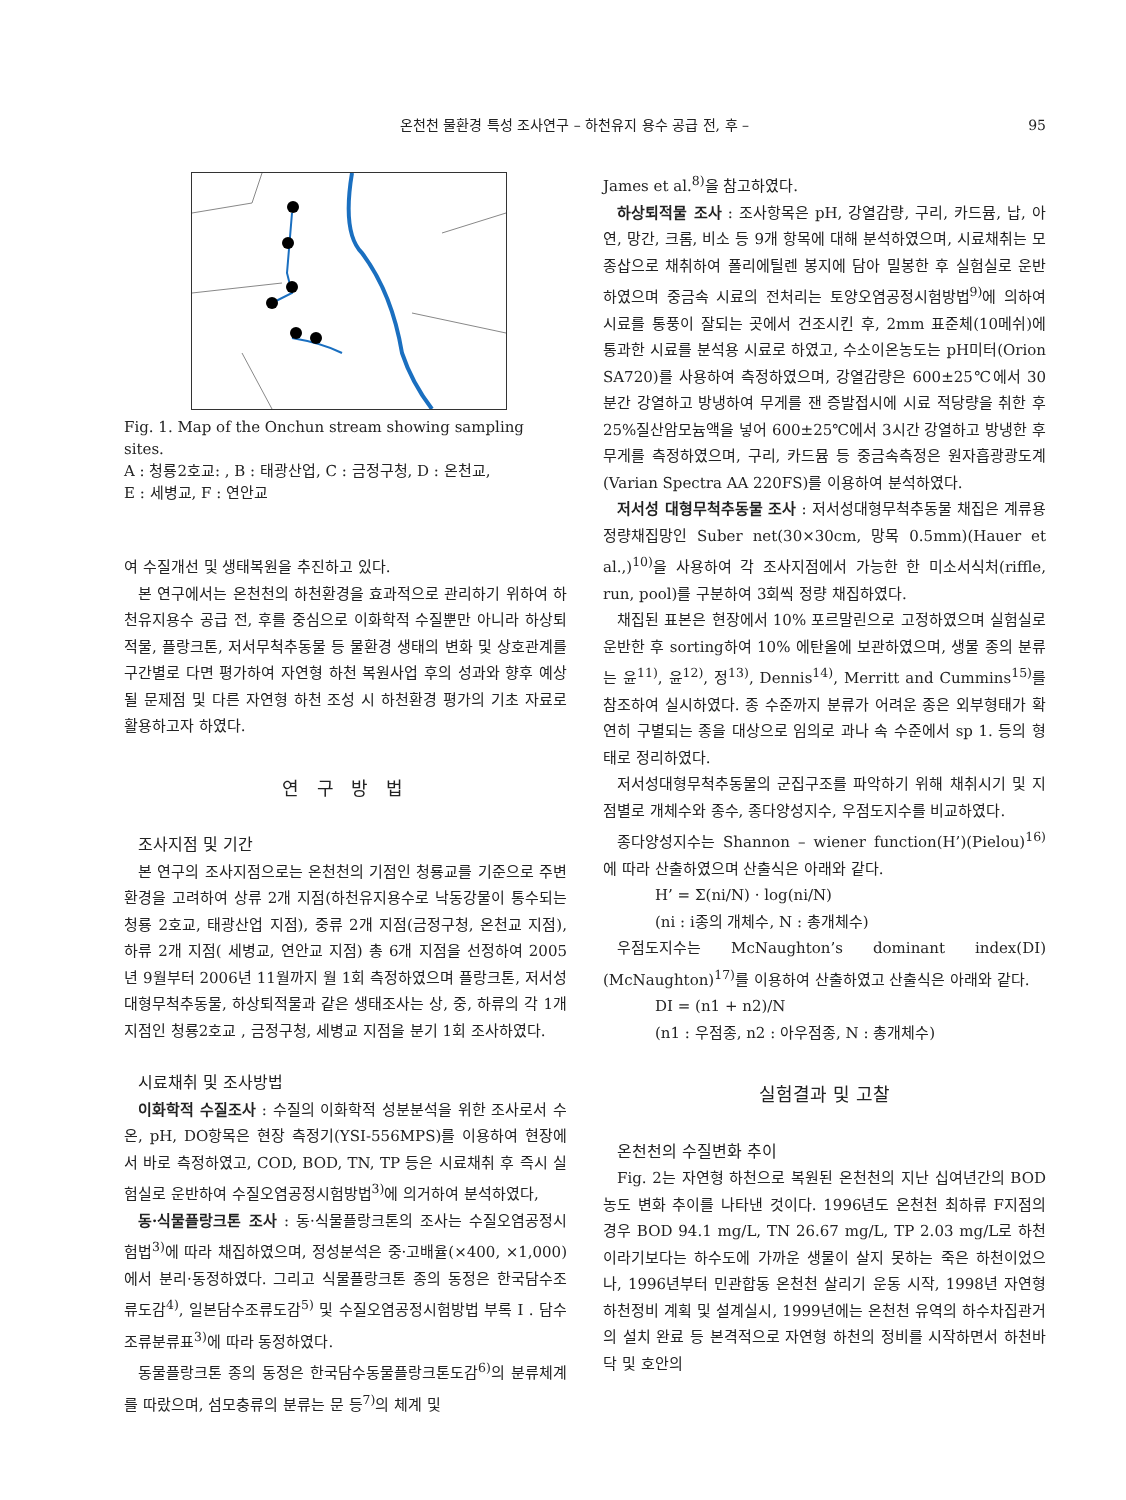온천천 물환경 특성 조사연구 – 하천유지 용수 공급 전, 후 – 95
Fig. 1. Map of the Onchun stream showing sampling sites.
A : 청룡2호교: , B : 태광산업, C : 금정구청, D : 온천교,
E : 세병교, F : 연안교
여 수질개선 및 생태복원을 추진하고 있다.
본 연구에서는 온천천의 하천환경을 효과적으로 관리하기 위하여 하천유지용수 공급 전, 후를 중심으로 이화학적 수질뿐만 아니라 하상퇴적물, 플랑크톤, 저서무척추동물 등 물환경 생태의 변화 및 상호관계를 구간별로 다면 평가하여 자연형 하천 복원사업 후의 성과와 향후 예상될 문제점 및 다른 자연형 하천 조성 시 하천환경 평가의 기초 자료로 활용하고자 하였다.
연 구 방 법
조사지점 및 기간
본 연구의 조사지점으로는 온천천의 기점인 청룡교를 기준으로 주변 환경을 고려하여 상류 2개 지점(하천유지용수로 낙동강물이 통수되는 청룡 2호교, 태광산업 지점), 중류 2개 지점(금정구청, 온천교 지점), 하류 2개 지점( 세병교, 연안교 지점) 총 6개 지점을 선정하여 2005년 9월부터 2006년 11월까지 월 1회 측정하였으며 플랑크톤, 저서성 대형무척추동물, 하상퇴적물과 같은 생태조사는 상, 중, 하류의 각 1개 지점인 청룡2호교 , 금정구청, 세병교 지점을 분기 1회 조사하였다.
시료채취 및 조사방법
이화학적 수질조사 : 수질의 이화학적 성분분석을 위한 조사로서 수온, pH, DO항목은 현장 측정기(YSI-556MPS)를 이용하여 현장에서 바로 측정하였고, COD, BOD, TN, TP 등은 시료채취 후 즉시 실험실로 운반하여 수질오염공정시험방법<sup>3)</sup>에 의거하여 분석하였다,
동·식물플랑크톤 조사 : 동·식물플랑크톤의 조사는 수질오염공정시험법<sup>3)</sup>에 따라 채집하였으며, 정성분석은 중·고배율(×400, ×1,000)에서 분리·동정하였다. 그리고 식물플랑크톤 종의 동정은 한국담수조류도감<sup>4)</sup>, 일본담수조류도감<sup>5)</sup> 및 수질오염공정시험방법 부록 I . 담수조류분류표<sup>3)</sup>에 따라 동정하였다.
동물플랑크톤 종의 동정은 한국담수동물플랑크톤도감<sup>6)</sup>의 분류체계를 따랐으며, 섬모충류의 분류는 문 등<sup>7)</sup>의 체계 및
James et al.<sup>8)</sup>을 참고하였다.
하상퇴적물 조사 : 조사항목은 pH, 강열감량, 구리, 카드뮴, 납, 아연, 망간, 크롬, 비소 등 9개 항목에 대해 분석하였으며, 시료채취는 모종삽으로 채취하여 폴리에틸렌 봉지에 담아 밀봉한 후 실험실로 운반하였으며 중금속 시료의 전처리는 토양오염공정시험방법<sup>9)</sup>에 의하여 시료를 통풍이 잘되는 곳에서 건조시킨 후, 2mm 표준체(10메쉬)에 통과한 시료를 분석용 시료로 하였고, 수소이온농도는 pH미터(Orion SA720)를 사용하여 측정하였으며, 강열감량은 600±25℃에서 30분간 강열하고 방냉하여 무게를 잰 증발접시에 시료 적당량을 취한 후 25%질산암모늄액을 넣어 600±25℃에서 3시간 강열하고 방냉한 후 무게를 측정하였으며, 구리, 카드뮴 등 중금속측정은 원자흡광광도계(Varian Spectra AA 220FS)를 이용하여 분석하였다.
저서성 대형무척추동물 조사 : 저서성대형무척추동물 채집은 계류용 정량채집망인 Suber net(30×30cm, 망목 0.5mm)(Hauer et al.,)<sup>10)</sup>을 사용하여 각 조사지점에서 가능한 한 미소서식처(riffle, run, pool)를 구분하여 3회씩 정량 채집하였다.
채집된 표본은 현장에서 10% 포르말린으로 고정하였으며 실험실로 운반한 후 sorting하여 10% 에탄올에 보관하였으며, 생물 종의 분류는 윤<sup>11)</sup>, 윤<sup>12)</sup>, 정<sup>13)</sup>, Dennis<sup>14)</sup>, Merritt and Cummins<sup>15)</sup>를 참조하여 실시하였다. 종 수준까지 분류가 어려운 종은 외부형태가 확연히 구별되는 종을 대상으로 임의로 과나 속 수준에서 sp 1. 등의 형태로 정리하였다.
저서성대형무척추동물의 군집구조를 파악하기 위해 채취시기 및 지점별로 개체수와 종수, 종다양성지수, 우점도지수를 비교하였다.
종다양성지수는 Shannon – wiener function(H’)(Pielou)<sup>16)</sup>에 따라 산출하였으며 산출식은 아래와 같다.
H’ = Σ(ni/N) · log(ni/N)
(ni : i종의 개체수, N : 총개체수)
우점도지수는 McNaughton’s dominant index(DI)(McNaughton)<sup>17)</sup>를 이용하여 산출하였고 산출식은 아래와 같다.
DI = (n1 + n2)/N
(n1 : 우점종, n2 : 아우점종, N : 총개체수)
실험결과 및 고찰
온천천의 수질변화 추이
Fig. 2는 자연형 하천으로 복원된 온천천의 지난 십여년간의 BOD농도 변화 추이를 나타낸 것이다. 1996년도 온천천 최하류 F지점의 경우 BOD 94.1 mg/L, TN 26.67 mg/L, TP 2.03 mg/L로 하천이라기보다는 하수도에 가까운 생물이 살지 못하는 죽은 하천이었으나, 1996년부터 민관합동 온천천 살리기 운동 시작, 1998년 자연형 하천정비 계획 및 설계실시, 1999년에는 온천천 유역의 하수차집관거의 설치 완료 등 본격적으로 자연형 하천의 정비를 시작하면서 하천바닥 및 호안의